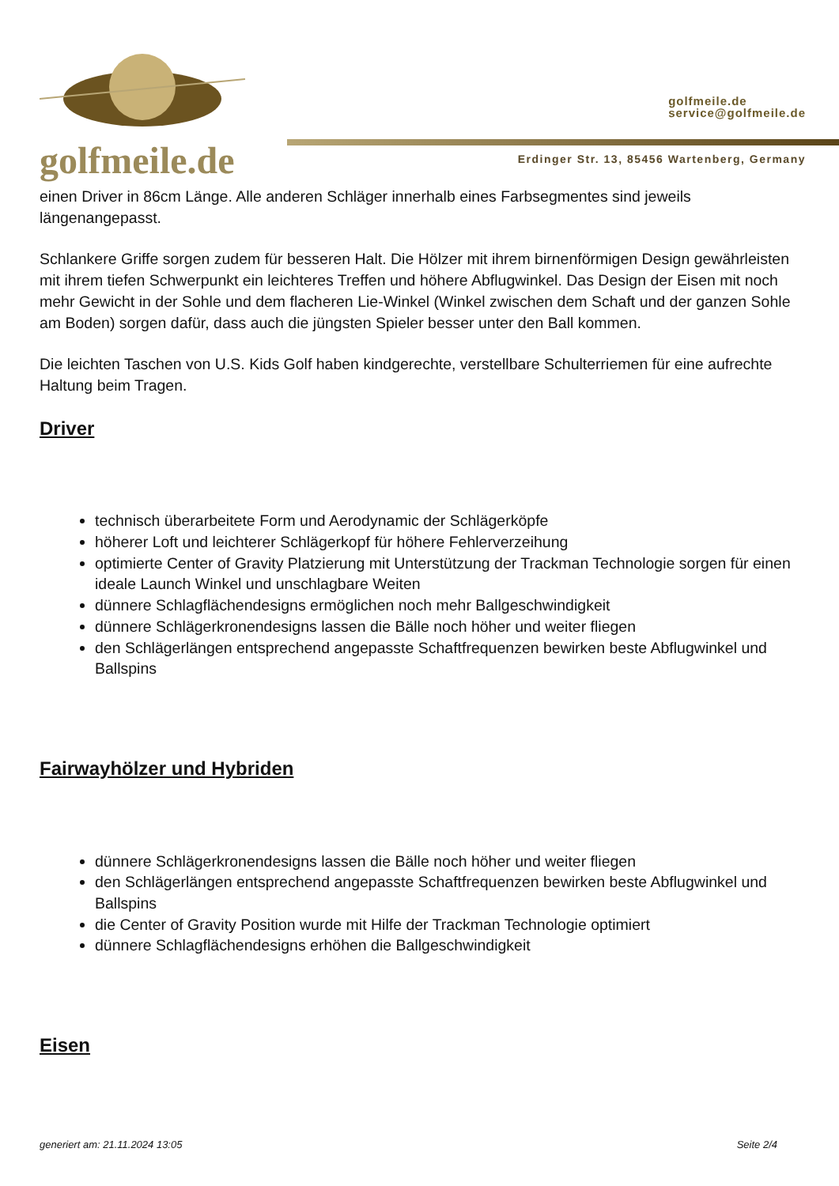golfmeile.de
golfmeile.de
service@golfmeile.de
Erdinger Str. 13, 85456 Wartenberg, Germany
einen Driver in 86cm Länge. Alle anderen Schläger innerhalb eines Farbsegmentes sind jeweils längenangepasst.
Schlankere Griffe sorgen zudem für besseren Halt. Die Hölzer mit ihrem birnenförmigen Design gewährleisten mit ihrem tiefen Schwerpunkt ein leichteres Treffen und höhere Abflugwinkel. Das Design der Eisen mit noch mehr Gewicht in der Sohle und dem flacheren Lie-Winkel (Winkel zwischen dem Schaft und der ganzen Sohle am Boden) sorgen dafür, dass auch die jüngsten Spieler besser unter den Ball kommen.
Die leichten Taschen von U.S. Kids Golf haben kindgerechte, verstellbare Schulterriemen für eine aufrechte Haltung beim Tragen.
Driver
technisch überarbeitete Form und Aerodynamic der Schlägerköpfe
höherer Loft und leichterer Schlägerkopf für höhere Fehlerverzeihung
optimierte Center of Gravity Platzierung mit Unterstützung der Trackman Technologie sorgen für einen ideale Launch Winkel und unschlagbare Weiten
dünnere Schlagflächendesigns ermöglichen noch mehr Ballgeschwindigkeit
dünnere Schlägerkronendesigns lassen die Bälle noch höher und weiter fliegen
den Schlägerlängen entsprechend angepasste Schaftfrequenzen bewirken beste Abflugwinkel und Ballspins
Fairwayhölzer und Hybriden
dünnere Schlägerkronendesigns lassen die Bälle noch höher und weiter fliegen
den Schlägerlängen entsprechend angepasste Schaftfrequenzen bewirken beste Abflugwinkel und Ballspins
die Center of Gravity Position wurde mit Hilfe der Trackman Technologie optimiert
dünnere Schlagflächendesigns erhöhen die Ballgeschwindigkeit
Eisen
generiert am: 21.11.2024 13:05 Seite 2/4